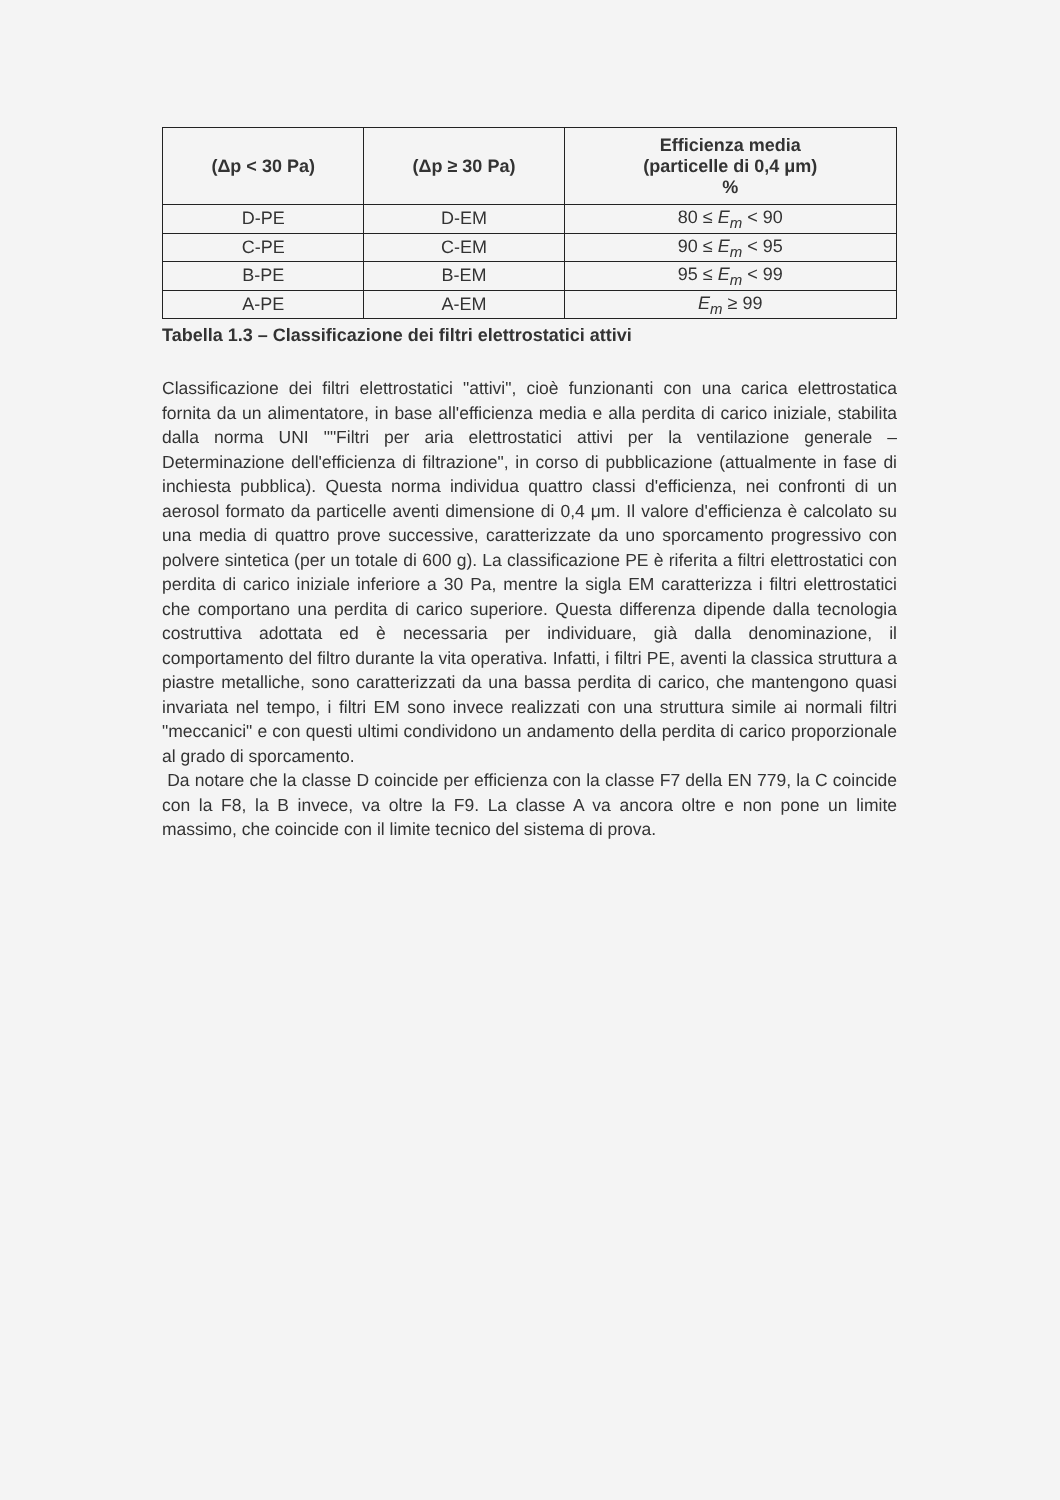| (Δp < 30 Pa) | (Δp ≥ 30 Pa) | Efficienza media (particelle di 0,4 μm) % |
| --- | --- | --- |
| D-PE | D-EM | 80 ≤ E<sub>m</sub> < 90 |
| C-PE | C-EM | 90 ≤ E<sub>m</sub> < 95 |
| B-PE | B-EM | 95 ≤ E<sub>m</sub> < 99 |
| A-PE | A-EM | E<sub>m</sub> ≥ 99 |
Tabella 1.3 – Classificazione dei filtri elettrostatici attivi
Classificazione dei filtri elettrostatici "attivi", cioè funzionanti con una carica elettrostatica fornita da un alimentatore, in base all'efficienza media e alla perdita di carico iniziale, stabilita dalla norma UNI ""Filtri per aria elettrostatici attivi per la ventilazione generale – Determinazione dell'efficienza di filtrazione", in corso di pubblicazione (attualmente in fase di inchiesta pubblica). Questa norma individua quattro classi d'efficienza, nei confronti di un aerosol formato da particelle aventi dimensione di 0,4 μm. Il valore d'efficienza è calcolato su una media di quattro prove successive, caratterizzate da uno sporcamento progressivo con polvere sintetica (per un totale di 600 g). La classificazione PE è riferita a filtri elettrostatici con perdita di carico iniziale inferiore a 30 Pa, mentre la sigla EM caratterizza i filtri elettrostatici che comportano una perdita di carico superiore. Questa differenza dipende dalla tecnologia costruttiva adottata ed è necessaria per individuare, già dalla denominazione, il comportamento del filtro durante la vita operativa. Infatti, i filtri PE, aventi la classica struttura a piastre metalliche, sono caratterizzati da una bassa perdita di carico, che mantengono quasi invariata nel tempo, i filtri EM sono invece realizzati con una struttura simile ai normali filtri "meccanici" e con questi ultimi condividono un andamento della perdita di carico proporzionale al grado di sporcamento.
Da notare che la classe D coincide per efficienza con la classe F7 della EN 779, la C coincide con la F8, la B invece, va oltre la F9. La classe A va ancora oltre e non pone un limite massimo, che coincide con il limite tecnico del sistema di prova.